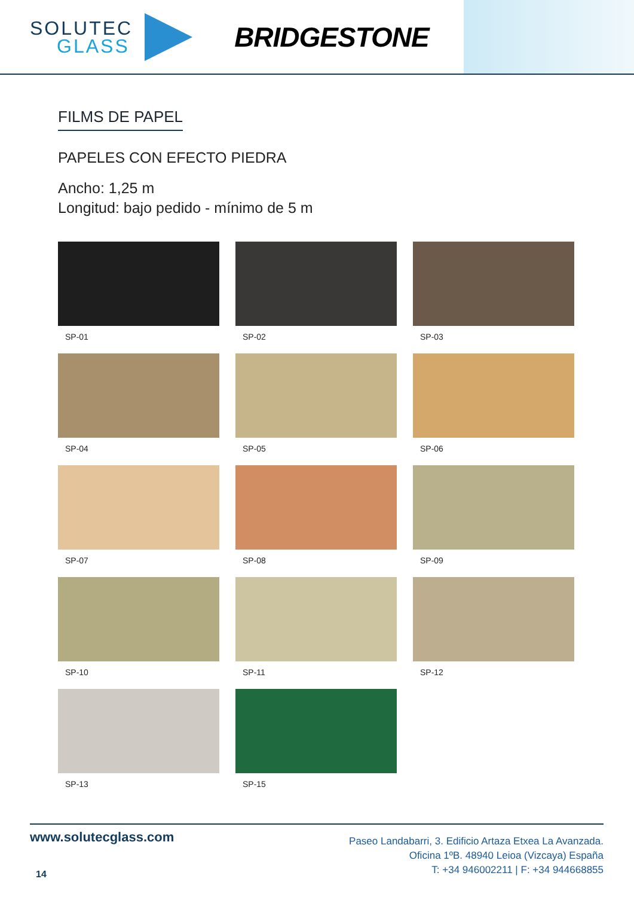SOLUTEC
GLASS
BRIDGESTONE
FILMS DE PAPEL
PAPELES CON EFECTO PIEDRA
Ancho: 1,25 m
Longitud: bajo pedido - mínimo de 5 m
SP-01
SP-02
SP-03
SP-04
SP-05
SP-06
SP-07
SP-08
SP-09
SP-10
SP-11
SP-12
SP-13
SP-15
www.solutecglass.com
14
Paseo Landabarri, 3. Edificio Artaza Etxea La Avanzada.
Oficina 1ºB. 48940 Leioa (Vizcaya) España
T: +34 946002211 | F: +34 944668855